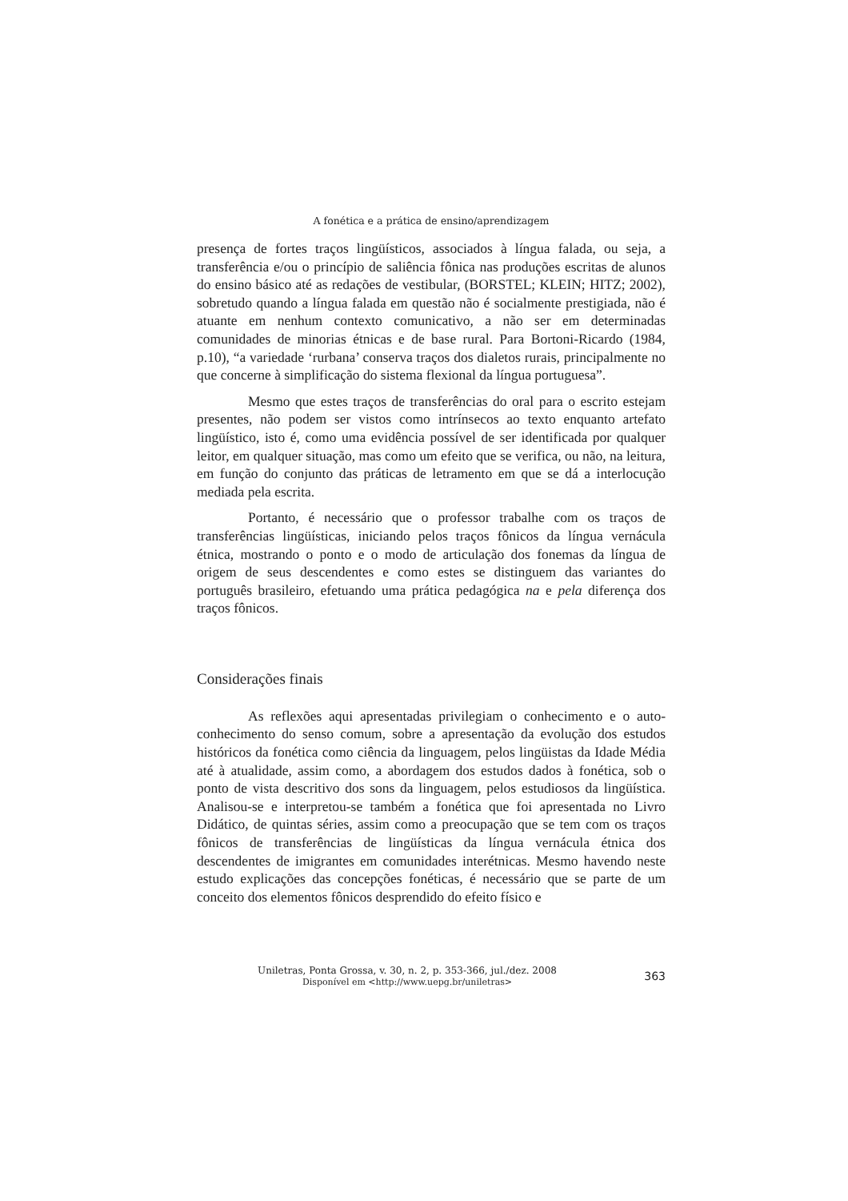A fonética e a prática de ensino/aprendizagem
presença de fortes traços lingüísticos, associados à língua falada, ou seja, a transferência e/ou o princípio de saliência fônica nas produções escritas de alunos do ensino básico até as redações de vestibular, (BORSTEL; KLEIN; HITZ; 2002), sobretudo quando a língua falada em questão não é socialmente prestigiada, não é atuante em nenhum contexto comunicativo, a não ser em determinadas comunidades de minorias étnicas e de base rural. Para Bortoni-Ricardo (1984, p.10), “a variedade ‘rurbana’ conserva traços dos dialetos rurais, principalmente no que concerne à simplificação do sistema flexional da língua portuguesa”.
Mesmo que estes traços de transferências do oral para o escrito estejam presentes, não podem ser vistos como intrínsecos ao texto enquanto artefato lingüístico, isto é, como uma evidência possível de ser identificada por qualquer leitor, em qualquer situação, mas como um efeito que se verifica, ou não, na leitura, em função do conjunto das práticas de letramento em que se dá a interlocução mediada pela escrita.
Portanto, é necessário que o professor trabalhe com os traços de transferências lingüísticas, iniciando pelos traços fônicos da língua vernácula étnica, mostrando o ponto e o modo de articulação dos fonemas da língua de origem de seus descendentes e como estes se distinguem das variantes do português brasileiro, efetuando uma prática pedagógica na e pela diferença dos traços fônicos.
Considerações finais
As reflexões aqui apresentadas privilegiam o conhecimento e o auto-conhecimento do senso comum, sobre a apresentação da evolução dos estudos históricos da fonética como ciência da linguagem, pelos lingüistas da Idade Média até à atualidade, assim como, a abordagem dos estudos dados à fonética, sob o ponto de vista descritivo dos sons da linguagem, pelos estudiosos da lingüística. Analisou-se e interpretou-se também a fonética que foi apresentada no Livro Didático, de quintas séries, assim como a preocupação que se tem com os traços fônicos de transferências de lingüísticas da língua vernácula étnica dos descendentes de imigrantes em comunidades interétnicas. Mesmo havendo neste estudo explicações das concepções fonéticas, é necessário que se parte de um conceito dos elementos fônicos desprendido do efeito físico e
Uniletras, Ponta Grossa, v. 30, n. 2, p. 353-366, jul./dez. 2008
Disponível em <http://www.uepg.br/uniletras>
363